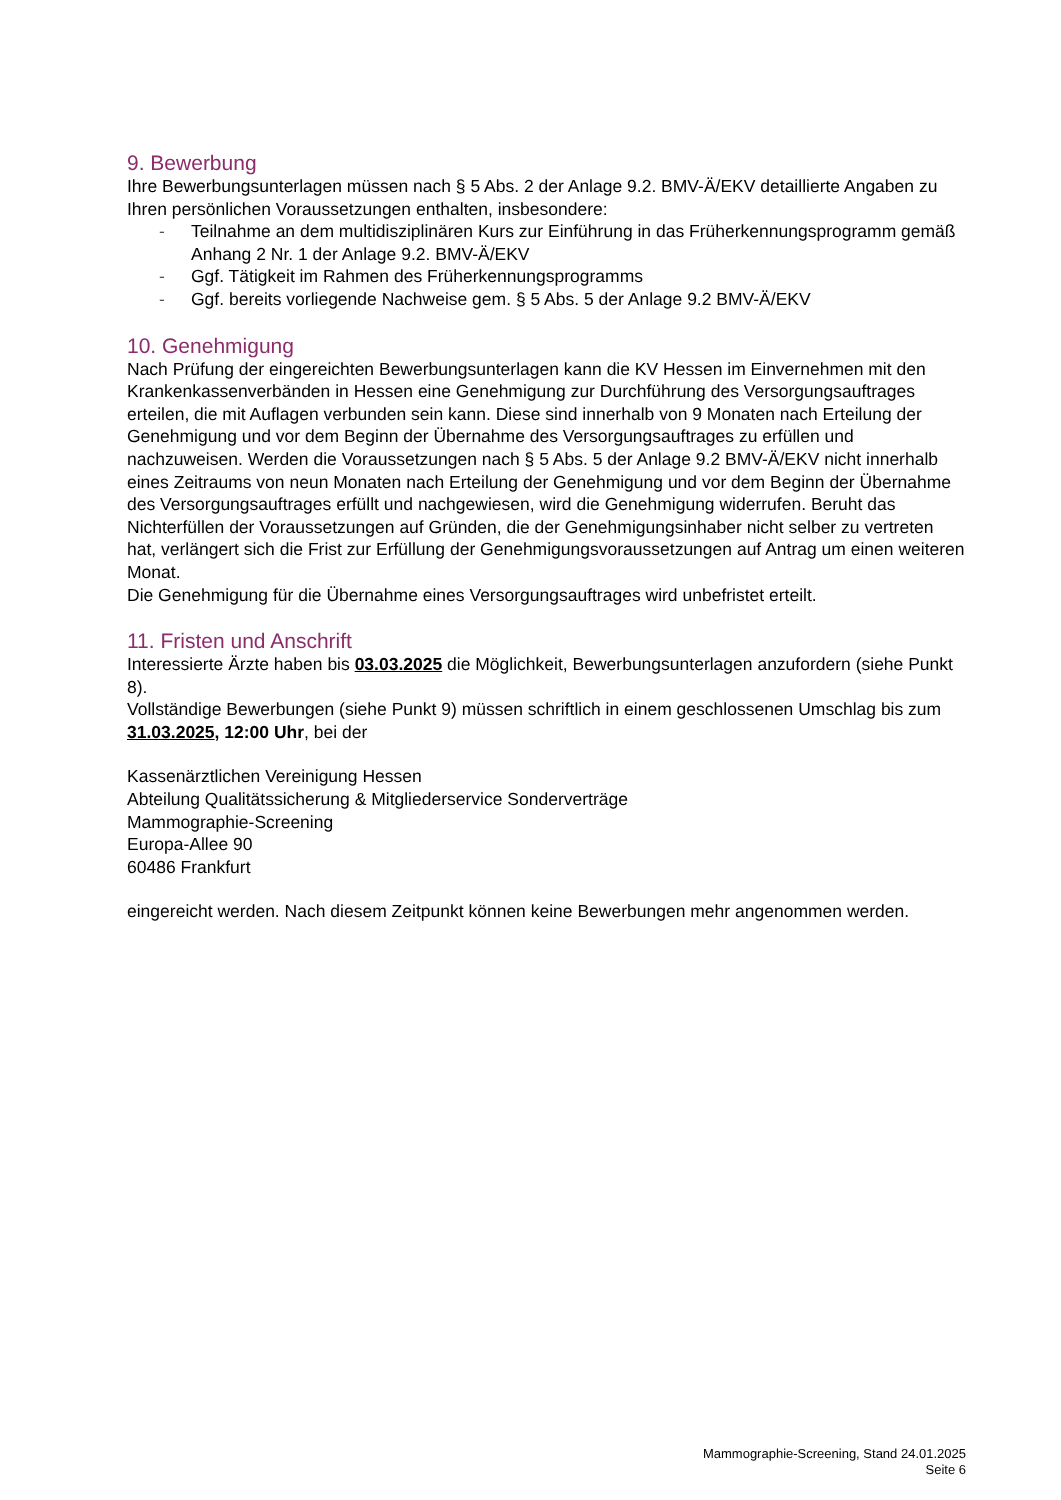9. Bewerbung
Ihre Bewerbungsunterlagen müssen nach § 5 Abs. 2 der Anlage 9.2. BMV-Ä/EKV detaillierte Angaben zu Ihren persönlichen Voraussetzungen enthalten, insbesondere:
- Teilnahme an dem multidisziplinären Kurs zur Einführung in das Früherkennungsprogramm gemäß Anhang 2 Nr. 1 der Anlage 9.2. BMV-Ä/EKV
- Ggf. Tätigkeit im Rahmen des Früherkennungsprogramms
- Ggf. bereits vorliegende Nachweise gem. § 5 Abs. 5 der Anlage 9.2 BMV-Ä/EKV
10. Genehmigung
Nach Prüfung der eingereichten Bewerbungsunterlagen kann die KV Hessen im Einvernehmen mit den Krankenkassenverbänden in Hessen eine Genehmigung zur Durchführung des Versorgungsauftrages erteilen, die mit Auflagen verbunden sein kann. Diese sind innerhalb von 9 Monaten nach Erteilung der Genehmigung und vor dem Beginn der Übernahme des Versorgungsauftrages zu erfüllen und nachzuweisen. Werden die Voraussetzungen nach § 5 Abs. 5 der Anlage 9.2 BMV-Ä/EKV nicht innerhalb eines Zeitraums von neun Monaten nach Erteilung der Genehmigung und vor dem Beginn der Übernahme des Versorgungsauftrages erfüllt und nachgewiesen, wird die Genehmigung widerrufen. Beruht das Nichterfüllen der Voraussetzungen auf Gründen, die der Genehmigungsinhaber nicht selber zu vertreten hat, verlängert sich die Frist zur Erfüllung der Genehmigungsvoraussetzungen auf Antrag um einen weiteren Monat.
Die Genehmigung für die Übernahme eines Versorgungsauftrages wird unbefristet erteilt.
11. Fristen und Anschrift
Interessierte Ärzte haben bis 03.03.2025 die Möglichkeit, Bewerbungsunterlagen anzufordern (siehe Punkt 8).
Vollständige Bewerbungen (siehe Punkt 9) müssen schriftlich in einem geschlossenen Umschlag bis zum 31.03.2025, 12:00 Uhr, bei der
Kassenärztlichen Vereinigung Hessen
Abteilung Qualitätssicherung & Mitgliederservice Sonderverträge
Mammographie-Screening
Europa-Allee 90
60486 Frankfurt
eingereicht werden. Nach diesem Zeitpunkt können keine Bewerbungen mehr angenommen werden.
Mammographie-Screening, Stand 24.01.2025
Seite 6